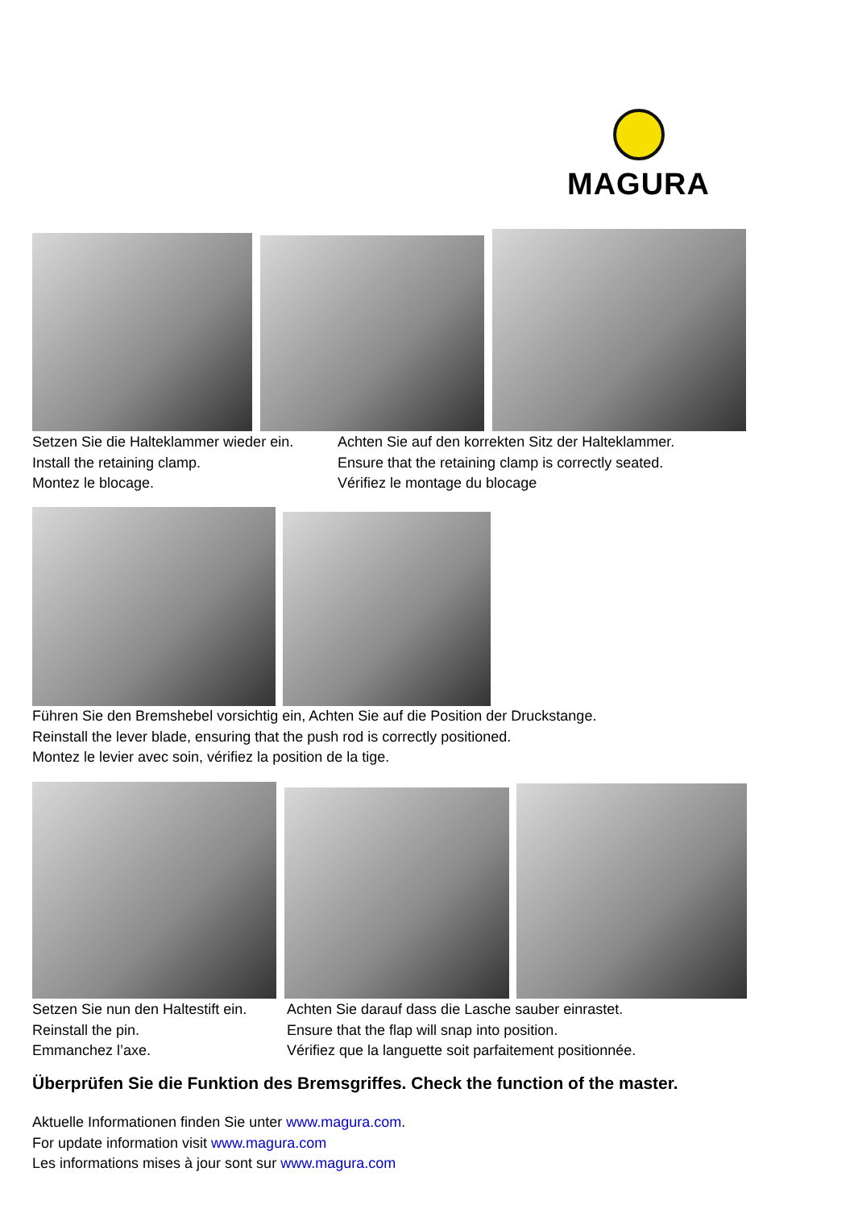MAGURA
Setzen Sie die Halteklammer wieder ein.
Install the retaining clamp.
Montez le blocage.
Achten Sie auf den korrekten Sitz der Halteklammer.
Ensure that the retaining clamp is correctly seated.
Vérifiez le montage du blocage
Führen Sie den Bremshebel vorsichtig ein, Achten Sie auf die Position der Druckstange.
Reinstall the lever blade, ensuring that the push rod is correctly positioned.
Montez le levier avec soin, vérifiez la position de la tige.
Setzen Sie nun den Haltestift ein.
Reinstall the pin.
Emmanchez l’axe.
Achten Sie darauf dass die Lasche sauber einrastet.
Ensure that the flap will snap into position.
Vérifiez que la languette soit parfaitement positionnée.
Überprüfen Sie die Funktion des Bremsgriffes. Check the function of the master.
Aktuelle Informationen finden Sie unter www.magura.com.
For update information visit www.magura.com
Les informations mises à jour sont sur www.magura.com